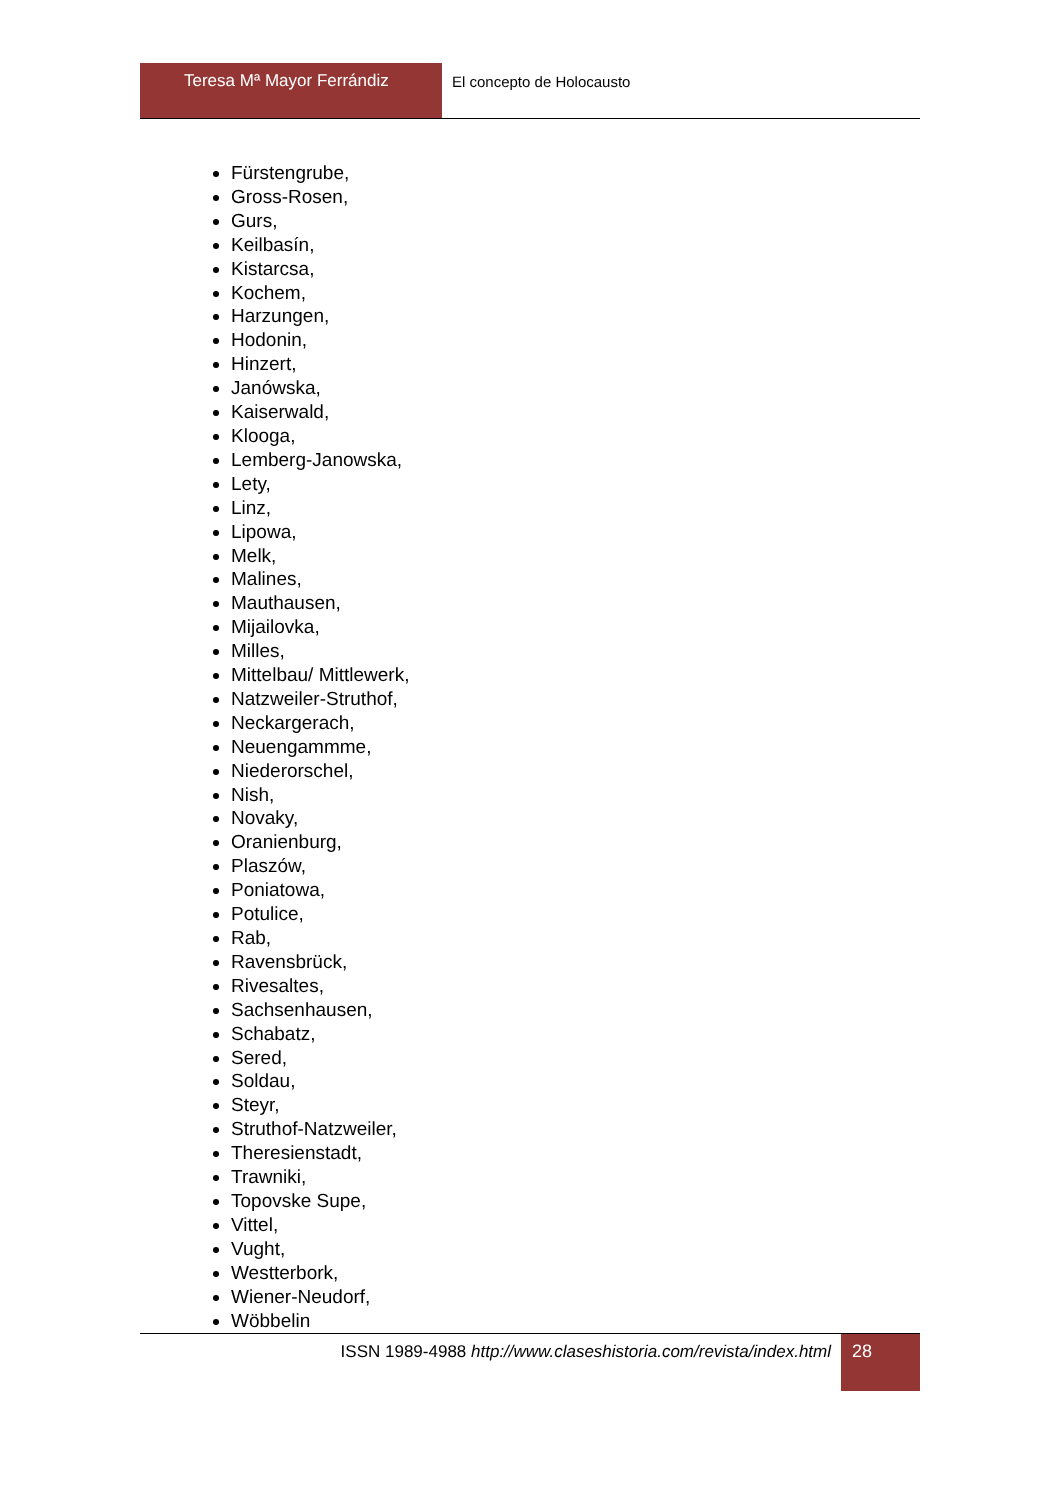Teresa Mª Mayor Ferrándiz El concepto de Holocausto
Fürstengrube,
Gross-Rosen,
Gurs,
Keilbasín,
Kistarcsa,
Kochem,
Harzungen,
Hodonin,
Hinzert,
Janówska,
Kaiserwald,
Klooga,
Lemberg-Janowska,
Lety,
Linz,
Lipowa,
Melk,
Malines,
Mauthausen,
Mijailovka,
Milles,
Mittelbau/ Mittlewerk,
Natzweiler-Struthof,
Neckargerach,
Neuengammme,
Niederorschel,
Nish,
Novaky,
Oranienburg,
Plaszów,
Poniatowa,
Potulice,
Rab,
Ravensbrück,
Rivesaltes,
Sachsenhausen,
Schabatz,
Sered,
Soldau,
Steyr,
Struthof-Natzweiler,
Theresienstadt,
Trawniki,
Topovske Supe,
Vittel,
Vught,
Westterbork,
Wiener-Neudorf,
Wöbbelin
ISSN 1989-4988 http://www.claseshistoria.com/revista/index.html
28